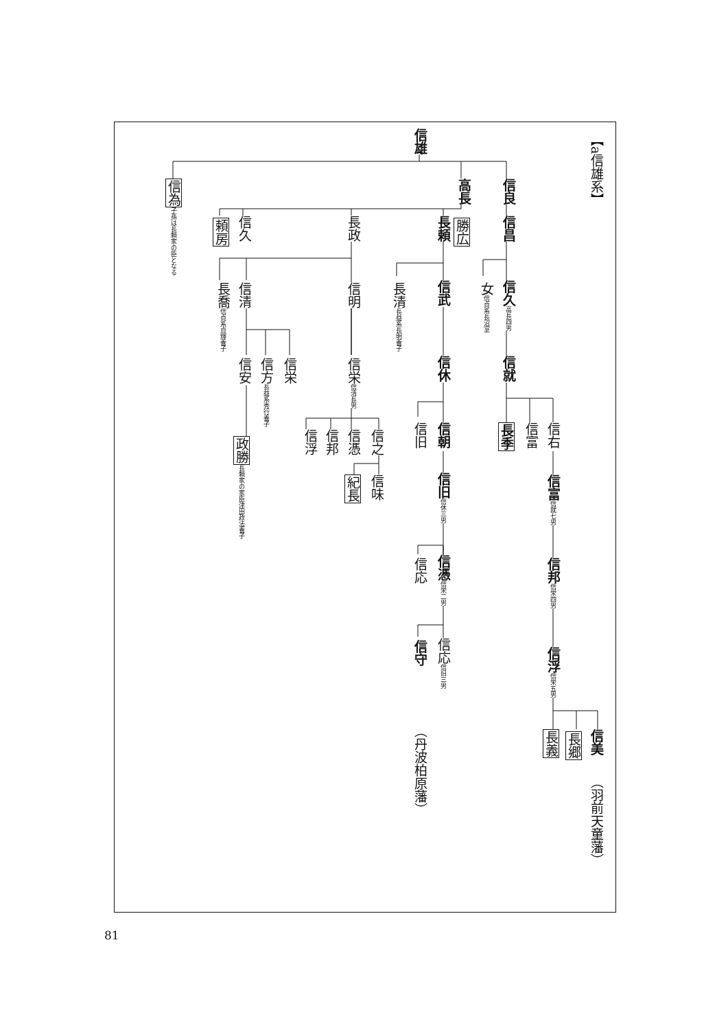【a信雄系】
信雄
信良
高長
信為 子孫は長頼家の臣となる
信昌
勝広
長頼
長政
信久
頼房
信久 高長四男
女信貞系長沼室
信武
長清長益系長明養子
信明
信清
長喬信貞系貞輝養子
信就
信休
信栄信清長男
信栄
信方長益系秀行養子
信安
信右
信富
長季
信朝
信旧
信之
信憑
信邦
信浮
政勝 長頼家の家臣津田政法養子
信富 信就七男
信旧 信休三男
信味
紀長
信邦 信栄四男
信憑 信栄二男
信応
信浮 信栄五男
信応信旧三男
信守
信美
長郷
長義
（丹波柏原藩）
（羽前天童藩）
81